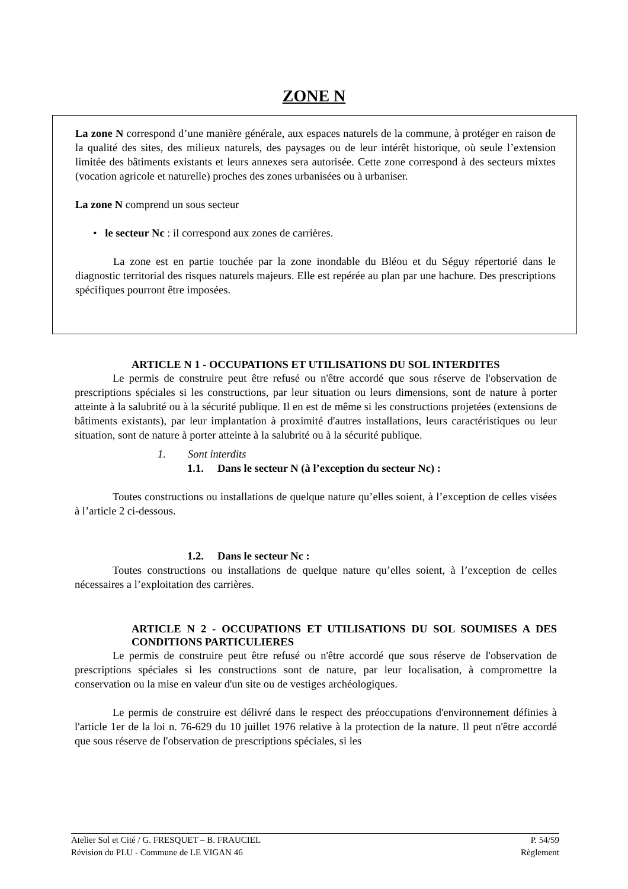ZONE N
La zone N correspond d’une manière générale, aux espaces naturels de la commune, à protéger en raison de la qualité des sites, des milieux naturels, des paysages ou de leur intérêt historique, où seule l’extension limitée des bâtiments existants et leurs annexes sera autorisée. Cette zone correspond à des secteurs mixtes (vocation agricole et naturelle) proches des zones urbanisées ou à urbaniser.
La zone N comprend un sous secteur
• le secteur Nc : il correspond aux zones de carrières.
La zone est en partie touchée par la zone inondable du Bléou et du Séguy répertorié dans le diagnostic territorial des risques naturels majeurs. Elle est repérée au plan par une hachure. Des prescriptions spécifiques pourront être imposées.
ARTICLE N 1 - OCCUPATIONS ET UTILISATIONS DU SOL INTERDITES
Le permis de construire peut être refusé ou n'être accordé que sous réserve de l'observation de prescriptions spéciales si les constructions, par leur situation ou leurs dimensions, sont de nature à porter atteinte à la salubrité ou à la sécurité publique. Il en est de même si les constructions projetées (extensions de bâtiments existants), par leur implantation à proximité d'autres installations, leurs caractéristiques ou leur situation, sont de nature à porter atteinte à la salubrité ou à la sécurité publique.
1. Sont interdits
1.1. Dans le secteur N (à l’exception du secteur Nc) :
Toutes constructions ou installations de quelque nature qu’elles soient, à l’exception de celles visées à l’article 2 ci-dessous.
1.2. Dans le secteur Nc :
Toutes constructions ou installations de quelque nature qu’elles soient, à l’exception de celles nécessaires a l’exploitation des carrières.
ARTICLE N 2 - OCCUPATIONS ET UTILISATIONS DU SOL SOUMISES A DES CONDITIONS PARTICULIERES
Le permis de construire peut être refusé ou n'être accordé que sous réserve de l'observation de prescriptions spéciales si les constructions sont de nature, par leur localisation, à compromettre la conservation ou la mise en valeur d'un site ou de vestiges archéologiques.
Le permis de construire est délivré dans le respect des préoccupations d'environnement définies à l'article 1er de la loi n. 76-629 du 10 juillet 1976 relative à la protection de la nature. Il peut n'être accordé que sous réserve de l'observation de prescriptions spéciales, si les
Atelier Sol et Cité / G. FRESQUET – B. FRAUCIEL P. 54/59
Révision du PLU - Commune de LE VIGAN 46 Règlement